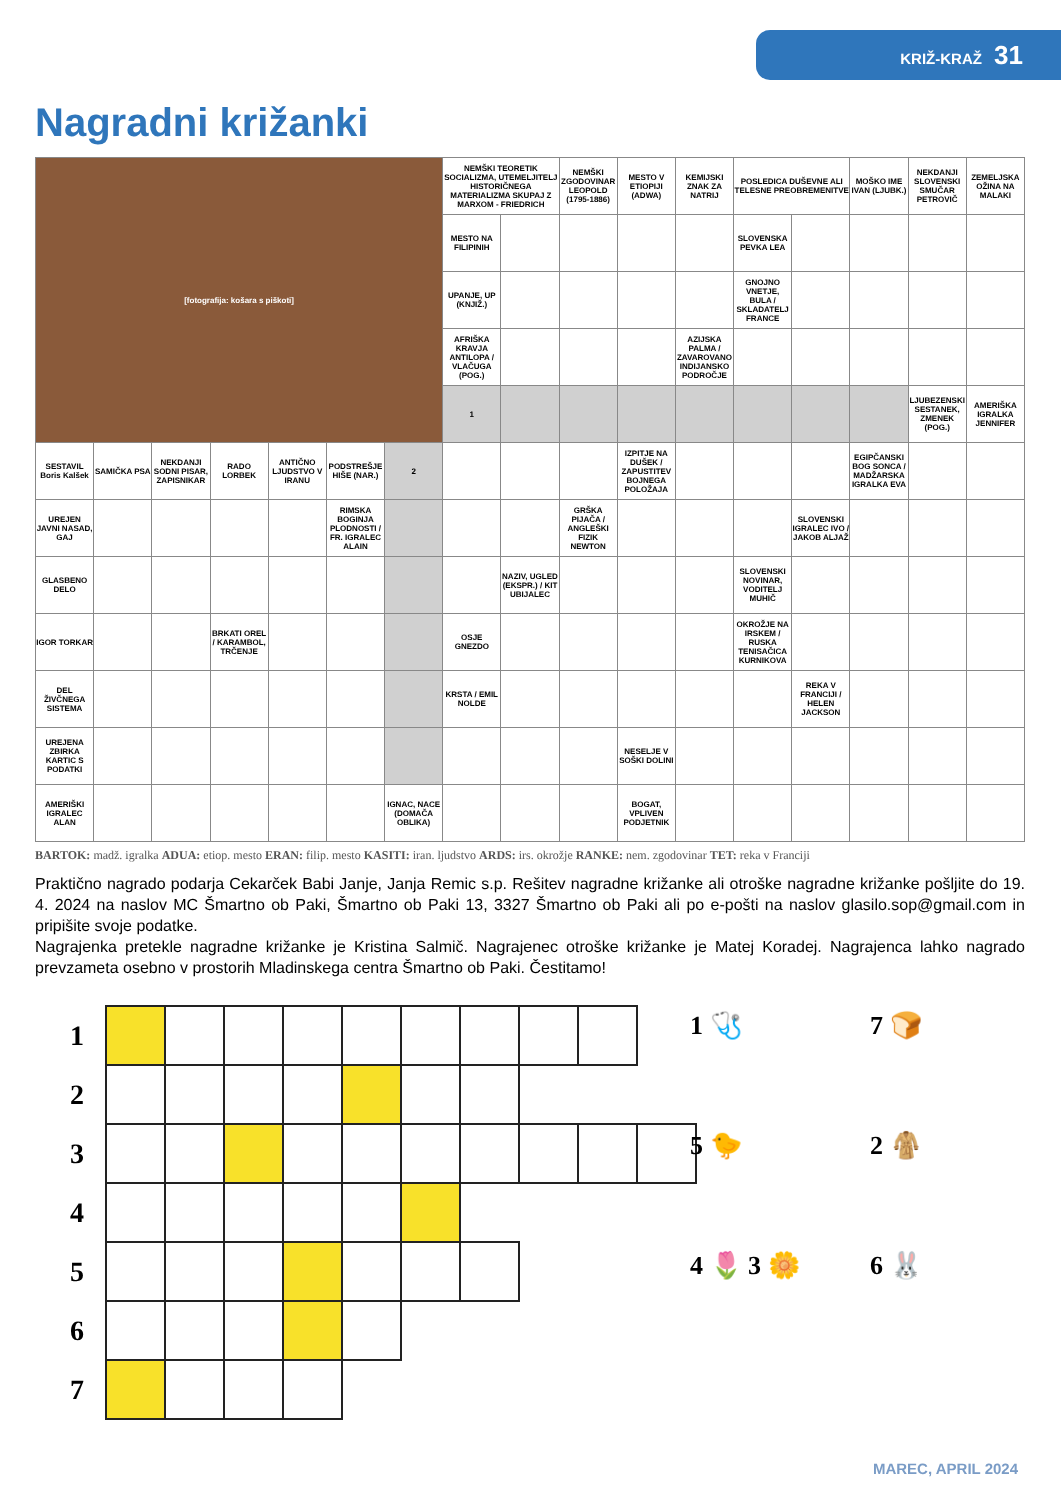KRIŽ-KRAŽ 31
Nagradni križanki
| [fotografija: košara s piškoti] | | | | | | | NEMŠKI TEORETIK SOCIALIZMA, UTEMELJITELJ HISTORIČNEGA MATERIALIZMA SKUPAJ Z MARXOM - FRIEDRICH | | NEMŠKI ZGODOVINAR LEOPOLD (1795-1886) | MESTO V ETIOPIJI (ADWA) | KEMIJSKI ZNAK ZA NATRIJ | POSLEDICA DUŠEVNE ALI TELESNE PREOBREMENITVE | | MOŠKO IME IVAN (LJUBK.) | NEKDANJI SLOVENSKI SMUČAR PETROVIČ | ZEMELJSKA OŽINA NA MALAKI |
| | | | | | | | MESTO NA FILIPINIH | | | | | SLOVENSKA PEVKA LEA | | | | |
| | | | | | | | UPANJE, UP (KNJIŽ.) | | | | | GNOJNO VNETJE, BULA / SKLADATELJ FRANCE | | | | |
| | | | | | | | AFRIŠKA KRAVJA ANTILOPA / VLAČUGA (POG.) | | | | AZIJSKA PALMA / ZAVAROVANO INDIJANSKO PODROČJE | | | | | |
| | | | | | | | 1 | | | | | | | | LJUBEZENSKI SESTANEK, ZMENEK (POG.) | AMERIŠKA IGRALKA JENNIFER |
| SESTAVIL Boris Kalšek | SAMIČKA PSA | NEKDANJI SODNI PISAR, ZAPISNIKAR | RADO LORBEK | ANTIČNO LJUDSTVO V IRANU | PODSTREŠJE HIŠE (NAR.) | 2 | | | | IZPITJE NA DUŠEK / ZAPUSTITEV BOJNEGA POLOŽAJA | | | | EGIPČANSKI BOG SONCA / MADŽARSKA IGRALKA EVA | | |
| UREJEN JAVNI NASAD, GAJ | | | | | RIMSKA BOGINJA PLODNOSTI / FR. IGRALEC ALAIN | | | | GRŠKA PIJAČA / ANGLEŠKI FIZIK NEWTON | | | | SLOVENSKI IGRALEC IVO / JAKOB ALJAŽ | | | |
| GLASBENO DELO | | | | | | | | NAZIV, UGLED (EKSPR.) / KIT UBIJALEC | | | | SLOVENSKI NOVINAR, VODITELJ MUHIČ | | | | |
| IGOR TORKAR | | | BRKATI OREL / KARAMBOL, TRČENJE | | | | OSJE GNEZDO | | | | | OKROŽJE NA IRSKEM / RUSKA TENISAČICA KURNIKOVA | | | | |
| DEL ŽIVČNEGA SISTEMA | | | | | | | KRSTA / EMIL NOLDE | | | | | | REKA V FRANCIJI / HELEN JACKSON | | | |
| UREJENA ZBIRKA KARTIC S PODATKI | | | | | | | | | | NESELJE V SOŠKI DOLINI | | | | | | |
| AMERIŠKI IGRALEC ALAN | | | | | | IGNAC, NACE (DOMAČA OBLIKA) | | | | BOGAT, VPLIVEN PODJETNIK | | | | | | |
BARTOK: madž. igralka ADUA: etiop. mesto ERAN: filip. mesto KASITI: iran. ljudstvo ARDS: irs. okrožje RANKE: nem. zgodovinar TET: reka v Franciji
Praktično nagrado podarja Cekarček Babi Janje, Janja Remic s.p. Rešitev nagradne križanke ali otroške nagradne križanke pošljite do 19. 4. 2024 na naslov MC Šmartno ob Paki, Šmartno ob Paki 13, 3327 Šmartno ob Paki ali po e-pošti na naslov glasilo.sop@gmail.com in pripišite svoje podatke.
Nagrajenka pretekle nagradne križanke je Kristina Salmič. Nagrajenec otroške križanke je Matej Koradej. Nagrajenca lahko nagrado prevzameta osebno v prostorih Mladinskega centra Šmartno ob Paki. Čestitamo!
| 1 | | | | | | | | | | |
| 2 | | | | | | | | | | |
| 3 | | | | | | | | | | |
| 4 | | | | | | | | | | |
| 5 | | | | | | | | | | |
| 6 | | | | | | | | | | |
| 7 | | | | | | | | | | |
1 🩺
7 🍞
5 🐤
2 🧥
4 🌷 3 🌼
6 🐰
MAREC, APRIL 2024